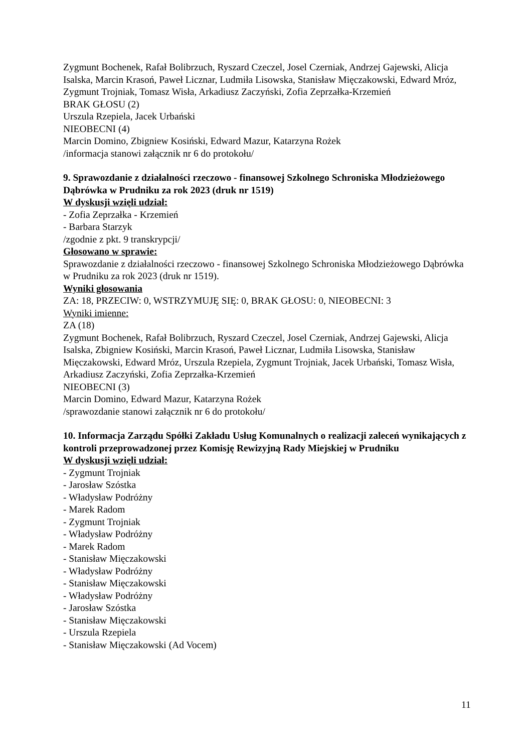Zygmunt Bochenek, Rafał Bolibrzuch, Ryszard Czeczel, Josel Czerniak, Andrzej Gajewski, Alicja Isalska, Marcin Krasoń, Paweł Licznar, Ludmiła Lisowska, Stanisław Mięczakowski, Edward Mróz, Zygmunt Trojniak, Tomasz Wisła, Arkadiusz Zaczyński, Zofia Zeprzałka-Krzemień
BRAK GŁOSU (2)
Urszula Rzepiela, Jacek Urbański
NIEOBECNI (4)
Marcin Domino, Zbigniew Kosiński, Edward Mazur, Katarzyna Rożek
/informacja stanowi załącznik nr 6 do protokołu/
9. Sprawozdanie z działalności rzeczowo - finansowej Szkolnego Schroniska Młodzieżowego Dąbrówka w Prudniku za rok 2023 (druk nr 1519)
W dyskusji wzięli udział:
- Zofia Zeprzałka - Krzemień
- Barbara Starzyk
/zgodnie z pkt. 9 transkrypcji/
Głosowano w sprawie:
Sprawozdanie z działalności rzeczowo - finansowej Szkolnego Schroniska Młodzieżowego Dąbrówka w Prudniku za rok 2023 (druk nr 1519).
Wyniki głosowania
ZA: 18, PRZECIW: 0, WSTRZYMUJĘ SIĘ: 0, BRAK GŁOSU: 0, NIEOBECNI: 3
Wyniki imienne:
ZA (18)
Zygmunt Bochenek, Rafał Bolibrzuch, Ryszard Czeczel, Josel Czerniak, Andrzej Gajewski, Alicja Isalska, Zbigniew Kosiński, Marcin Krasoń, Paweł Licznar, Ludmiła Lisowska, Stanisław Mięczakowski, Edward Mróz, Urszula Rzepiela, Zygmunt Trojniak, Jacek Urbański, Tomasz Wisła, Arkadiusz Zaczyński, Zofia Zeprzałka-Krzemień
NIEOBECNI (3)
Marcin Domino, Edward Mazur, Katarzyna Rożek
/sprawozdanie stanowi załącznik nr 6 do protokołu/
10. Informacja Zarządu Spółki Zakładu Usług Komunalnych o realizacji zaleceń wynikających z kontroli przeprowadzonej przez Komisję Rewizyjną Rady Miejskiej w Prudniku
W dyskusji wzięli udział:
- Zygmunt Trojniak
- Jarosław Szóstka
- Władysław Podróżny
- Marek Radom
- Zygmunt Trojniak
- Władysław Podróżny
- Marek Radom
- Stanisław Mięczakowski
- Władysław Podróżny
- Stanisław Mięczakowski
- Władysław Podróżny
- Jarosław Szóstka
- Stanisław Mięczakowski
- Urszula Rzepiela
- Stanisław Mięczakowski (Ad Vocem)
11